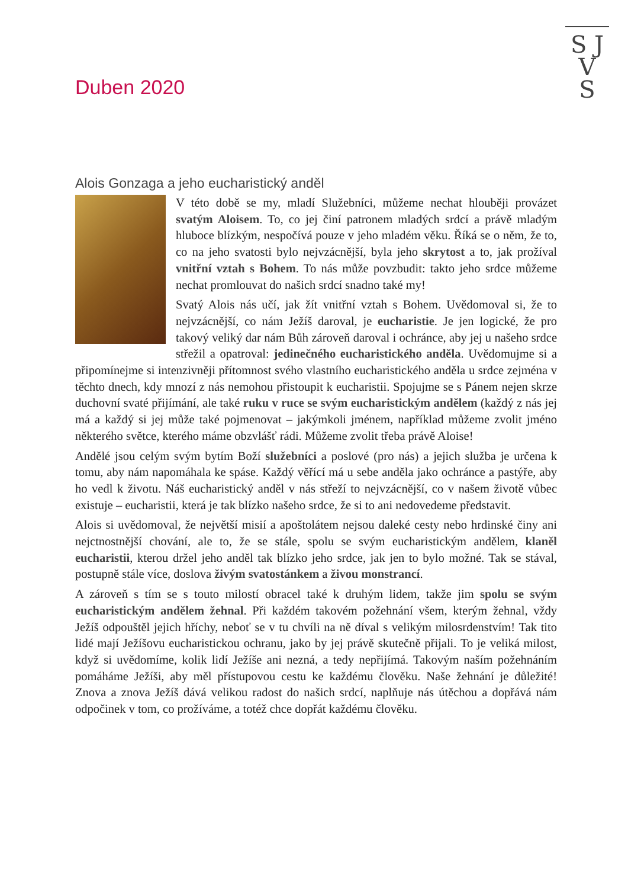S J
V
S
Duben 2020
Alois Gonzaga a jeho eucharistický anděl
V této době se my, mladí Služebníci, můžeme nechat hlouběji provázet svatým Aloisem. To, co jej činí patronem mladých srdcí a právě mladým hluboce blízkým, nespočívá pouze v jeho mladém věku. Říká se o něm, že to, co na jeho svatosti bylo nejvzácnější, byla jeho skrytost a to, jak prožíval vnitřní vztah s Bohem. To nás může povzbudit: takto jeho srdce můžeme nechat promlouvat do našich srdcí snadno také my!
Svatý Alois nás učí, jak žít vnitřní vztah s Bohem. Uvědomoval si, že to nejvzácnější, co nám Ježíš daroval, je eucharistie. Je jen logické, že pro takový veliký dar nám Bůh zároveň daroval i ochránce, aby jej u našeho srdce střežil a opatroval: jedinečného eucharistického anděla. Uvědomujme si a připomínejme si intenzivněji přítomnost svého vlastního eucharistického anděla u srdce zejména v těchto dnech, kdy mnozí z nás nemohou přistoupit k eucharistii. Spojujme se s Pánem nejen skrze duchovní svaté přijímání, ale také ruku v ruce se svým eucharistickým andělem (každý z nás jej má a každý si jej může také pojmenovat – jakýmkoli jménem, například můžeme zvolit jméno některého světce, kterého máme obzvlášť rádi. Můžeme zvolit třeba právě Aloise!
Andělé jsou celým svým bytím Boží služebníci a poslové (pro nás) a jejich služba je určena k tomu, aby nám napomáhala ke spáse. Každý věřící má u sebe anděla jako ochránce a pastýře, aby ho vedl k životu. Náš eucharistický anděl v nás střeží to nejvzácnější, co v našem životě vůbec existuje – eucharistii, která je tak blízko našeho srdce, že si to ani nedovedeme představit.
Alois si uvědomoval, že největší misií a apoštolátem nejsou daleké cesty nebo hrdinské činy ani nejctnostnější chování, ale to, že se stále, spolu se svým eucharistickým andělem, klaněl eucharistii, kterou držel jeho anděl tak blízko jeho srdce, jak jen to bylo možné. Tak se stával, postupně stále více, doslova živým svatostánkem a živou monstrancí.
A zároveň s tím se s touto milostí obracel také k druhým lidem, takže jim spolu se svým eucharistickým andělem žehnal. Při každém takovém požehnání všem, kterým žehnal, vždy Ježíš odpouštěl jejich hříchy, neboť se v tu chvíli na ně díval s velikým milosrdenstvím! Tak tito lidé mají Ježíšovu eucharistickou ochranu, jako by jej právě skutečně přijali. To je veliká milost, když si uvědomíme, kolik lidí Ježíše ani nezná, a tedy nepřijímá. Takovým naším požehnáním pomáháme Ježíši, aby měl přístupovou cestu ke každému člověku. Naše žehnání je důležité! Znova a znova Ježíš dává velikou radost do našich srdcí, naplňuje nás útěchou a dopřává nám odpočinek v tom, co prožíváme, a totéž chce dopřát každému člověku.